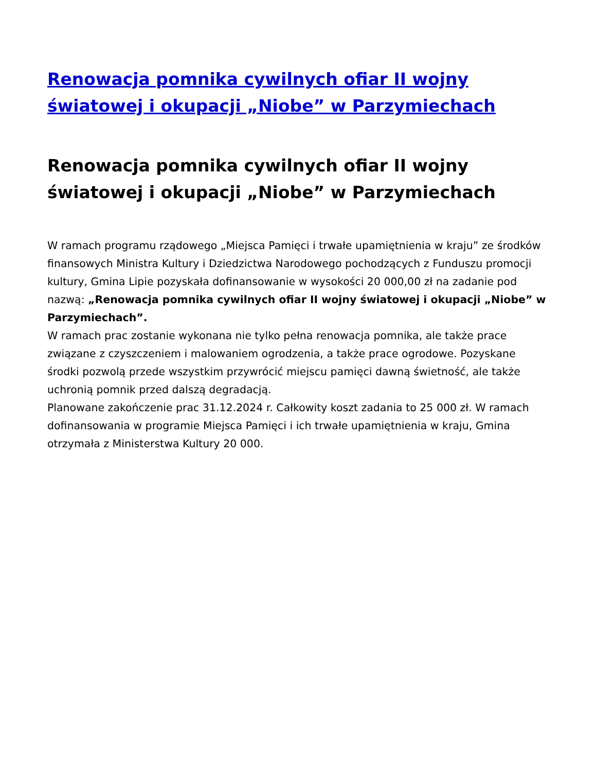Renowacja pomnika cywilnych ofiar II wojny światowej i okupacji „Niobe” w Parzymiechach
Renowacja pomnika cywilnych ofiar II wojny światowej i okupacji „Niobe” w Parzymiechach
W ramach programu rządowego „Miejsca Pamięci i trwałe upamiętnienia w kraju” ze środków finansowych Ministra Kultury i Dziedzictwa Narodowego pochodzących z Funduszu promocji kultury, Gmina Lipie pozyskała dofinansowanie w wysokości 20 000,00 zł na zadanie pod nazwą: „Renowacja pomnika cywilnych ofiar II wojny światowej i okupacji „Niobe” w Parzymiechach”.
W ramach prac zostanie wykonana nie tylko pełna renowacja pomnika, ale także prace związane z czyszczeniem i malowaniem ogrodzenia, a także prace ogrodowe. Pozyskane środki pozwolą przede wszystkim przywrócić miejscu pamięci dawną świetność, ale także uchronią pomnik przed dalszą degradacją.
Planowane zakończenie prac 31.12.2024 r. Całkowity koszt zadania to 25 000 zł. W ramach dofinansowania w programie Miejsca Pamięci i ich trwałe upamiętnienia w kraju, Gmina otrzymała z Ministerstwa Kultury 20 000.